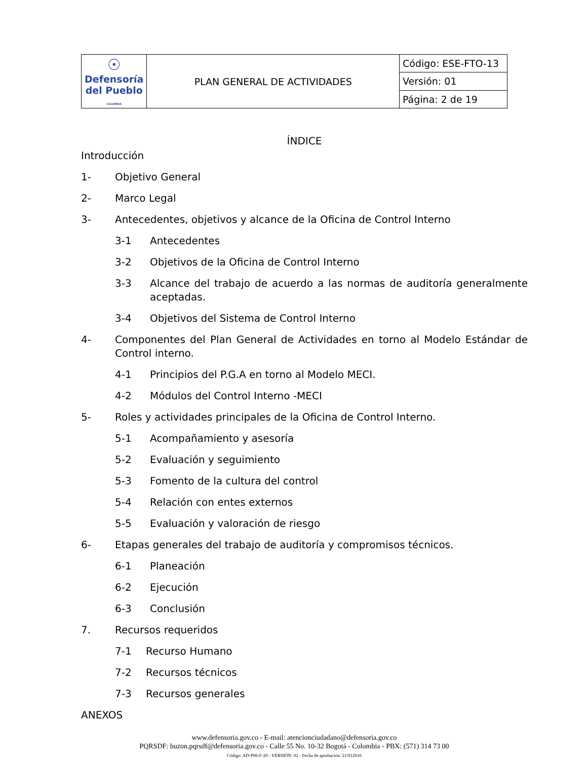| ☉ Defensoría del Pueblo COLOMBIA | PLAN GENERAL DE ACTIVIDADES | Código: ESE-FTO-13 |
| | | Versión: 01 |
| | | Página: 2 de 19 |
ÍNDICE
Introducción
1- Objetivo General
2- Marco Legal
3- Antecedentes, objetivos y alcance de la Oficina de Control Interno
3-1 Antecedentes
3-2 Objetivos de la Oficina de Control Interno
3-3 Alcance del trabajo de acuerdo a las normas de auditoría generalmente aceptadas.
3-4 Objetivos del Sistema de Control Interno
4- Componentes del Plan General de Actividades en torno al Modelo Estándar de Control interno.
4-1 Principios del P.G.A en torno al Modelo MECI.
4-2 Módulos del Control Interno -MECI
5- Roles y actividades principales de la Oficina de Control Interno.
5-1 Acompañamiento y asesoría
5-2 Evaluación y seguimiento
5-3 Fomento de la cultura del control
5-4 Relación con entes externos
5-5 Evaluación y valoración de riesgo
6- Etapas generales del trabajo de auditoría y compromisos técnicos.
6-1 Planeación
6-2 Ejecución
6-3 Conclusión
7. Recursos requeridos
7-1 Recurso Humano
7-2 Recursos técnicos
7-3 Recursos generales
ANEXOS
www.defensoria.gov.co - E-mail: atencionciudadano@defensoria.gov.co
PQRSDF: buzon.pqrsdf@defensoria.gov.co - Calle 55 No. 10-32 Bogotá - Colombia - PBX: (571) 314 73 00
Código: AD-P06-F-20 - VERSIÓN: 02 - Fecha de aprobación: 21/012016